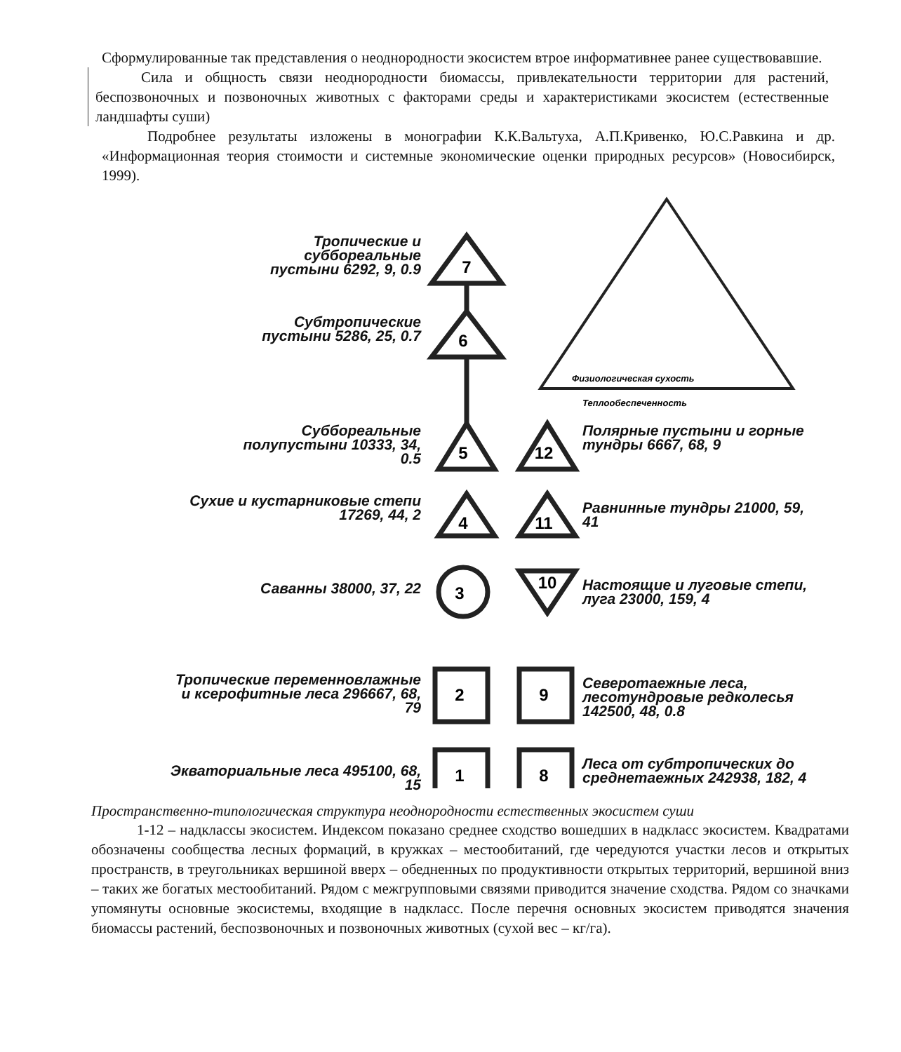Сформулированные так представления о неоднородности экосистем втрое информативнее ранее существовавшие.
Сила и общность связи неоднородности биомассы, привлекательности территории для растений, беспозвоночных и позвоночных животных с факторами среды и характеристиками экосистем (естественные ландшафты суши)
Подробнее результаты изложены в монографии К.К.Вальтуха, А.П.Кривенко, Ю.С.Равкина и др. «Информационная теория стоимости и системные экономические оценки природных ресурсов» (Новосибирск, 1999).
7
6
5
12
4
11
3
10
2
9
1
8
Физиологическая сухость
Теплообеспеченность
Тропические и суббореальные пустыни 6292, 9, 0.9
Субтропические пустыни 5286, 25, 0.7
Суббореальные полупустыни 10333, 34, 0.5
Полярные пустыни и горные тундры 6667, 68, 9
Сухие и кустарниковые степи 17269, 44, 2
Равнинные тундры 21000, 59, 41
Саванны 38000, 37, 22
Настоящие и луговые степи, луга 23000, 159, 4
Тропические переменновлажные и ксерофитные леса 296667, 68, 79
Северотаежные леса, лесотундровые редколесья 142500, 48, 0.8
Экваториальные леса 495100, 68, 15
Леса от субтропических до среднетаежных 242938, 182, 4
Пространственно-типологическая структура неоднородности естественных экосистем суши
1-12 – надклассы экосистем. Индексом показано среднее сходство вошедших в надкласс экосистем. Квадратами обозначены сообщества лесных формаций, в кружках – местообитаний, где чередуются участки лесов и открытых пространств, в треугольниках вершиной вверх – обедненных по продуктивности открытых территорий, вершиной вниз – таких же богатых местообитаний. Рядом с межгрупповыми связями приводится значение сходства. Рядом со значками упомянуты основные экосистемы, входящие в надкласс. После перечня основных экосистем приводятся значения биомассы растений, беспозвоночных и позвоночных животных (сухой вес – кг/га).